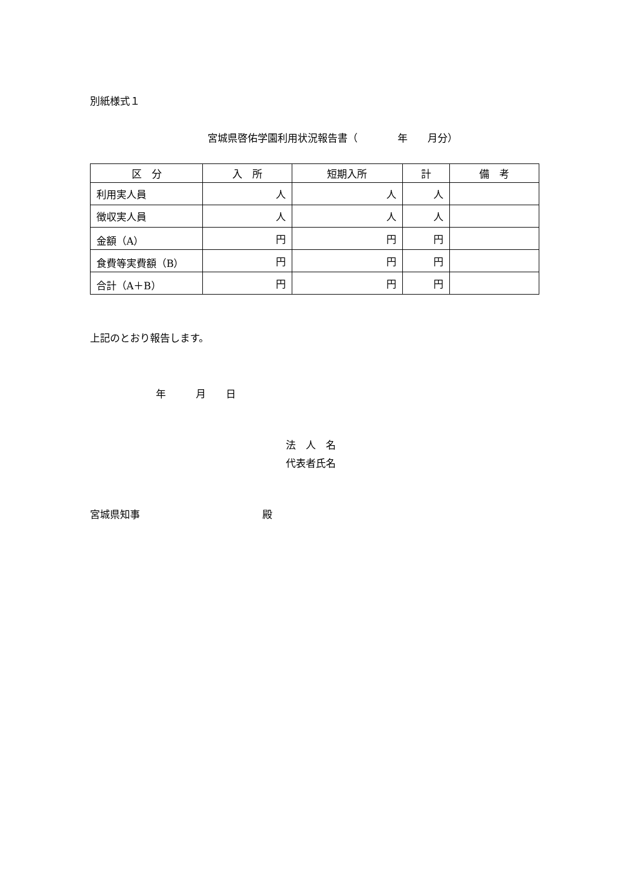別紙様式１
宮城県啓佑学園利用状況報告書（　　　　年　　月分）
| 区 分 | 入 所 | 短期入所 | 計 | 備 考 |
| --- | --- | --- | --- | --- |
| 利用実人員 | 人 | 人 | 人 | |
| 徴収実人員 | 人 | 人 | 人 | |
| 金額（A） | 円 | 円 | 円 | |
| 食費等実費額（B） | 円 | 円 | 円 | |
| 合計（A＋B） | 円 | 円 | 円 | |
上記のとおり報告します。
年　　　月　　日
法　人　名
代表者氏名
宮城県知事 殿